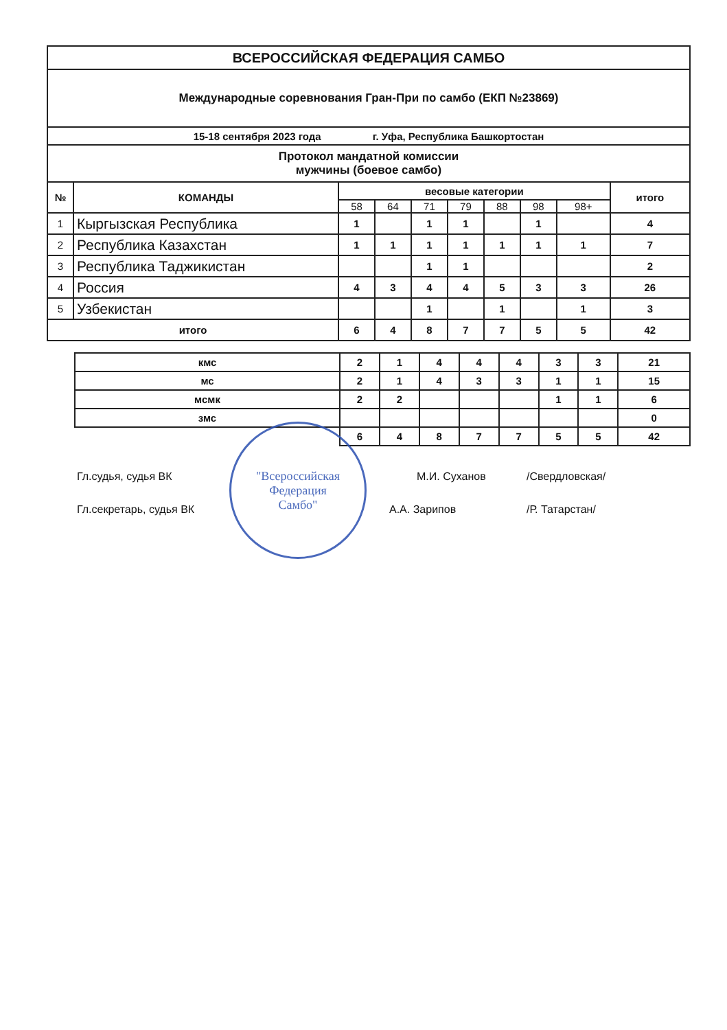| ВСЕРОССИЙСКАЯ ФЕДЕРАЦИЯ САМБО | | | | | | | | | |
| Международные соревнования Гран-При по самбо (ЕКП №23869) | | | | | | | | | |
| 15-18 сентября 2023 года г. Уфа, Республика Башкортостан | | | | | | | | | |
| Протокол мандатной комиссии мужчины (боевое самбо) | | | | | | | | | |
| № | КОМАНДЫ | весовые категории | | | | | | | итого |
| | | 58 | 64 | 71 | 79 | 88 | 98 | 98+ | |
| 1 | Кыргызская Республика | 1 | | 1 | 1 | | 1 | | 4 |
| 2 | Республика Казахстан | 1 | 1 | 1 | 1 | 1 | 1 | 1 | 7 |
| 3 | Республика Таджикистан | | | 1 | 1 | | | | 2 |
| 4 | Россия | 4 | 3 | 4 | 4 | 5 | 3 | 3 | 26 |
| 5 | Узбекистан | | | 1 | | 1 | | 1 | 3 |
| итого | | 6 | 4 | 8 | 7 | 7 | 5 | 5 | 42 |
| кмс | 2 | 1 | 4 | 4 | 4 | 3 | 3 | 21 |
| мс | 2 | 1 | 4 | 3 | 3 | 1 | 1 | 15 |
| мсмк | 2 | 2 | | | | 1 | 1 | 6 |
| змс | | | | | | | | 0 |
| | 6 | 4 | 8 | 7 | 7 | 5 | 5 | 42 |
Гл.судья, судья ВК М.И. Суханов /Свердловская/
Гл.секретарь, судья ВК А.А. Зарипов /Р. Татарстан/
"Всероссийская
Федерация
Самбо"